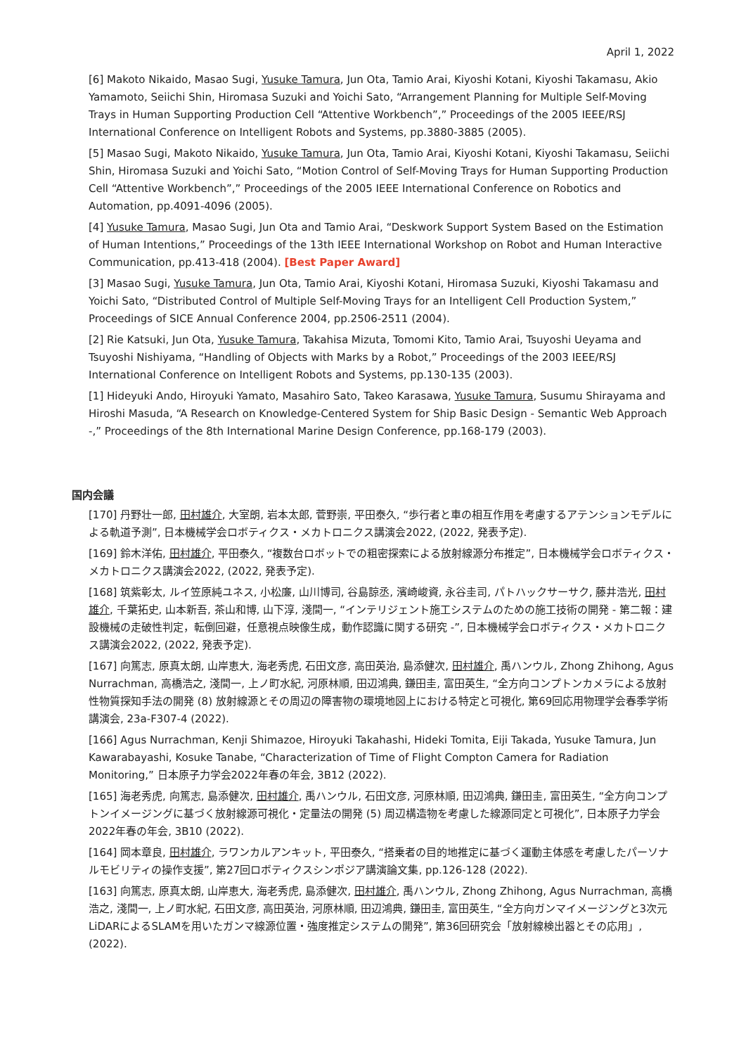April 1, 2022
[6] Makoto Nikaido, Masao Sugi, Yusuke Tamura, Jun Ota, Tamio Arai, Kiyoshi Kotani, Kiyoshi Takamasu, Akio Yamamoto, Seiichi Shin, Hiromasa Suzuki and Yoichi Sato, “Arrangement Planning for Multiple Self-Moving Trays in Human Supporting Production Cell “Attentive Workbench”,” Proceedings of the 2005 IEEE/RSJ International Conference on Intelligent Robots and Systems, pp.3880-3885 (2005).
[5] Masao Sugi, Makoto Nikaido, Yusuke Tamura, Jun Ota, Tamio Arai, Kiyoshi Kotani, Kiyoshi Takamasu, Seiichi Shin, Hiromasa Suzuki and Yoichi Sato, “Motion Control of Self-Moving Trays for Human Supporting Production Cell “Attentive Workbench”,” Proceedings of the 2005 IEEE International Conference on Robotics and Automation, pp.4091-4096 (2005).
[4] Yusuke Tamura, Masao Sugi, Jun Ota and Tamio Arai, “Deskwork Support System Based on the Estimation of Human Intentions,” Proceedings of the 13th IEEE International Workshop on Robot and Human Interactive Communication, pp.413-418 (2004). [Best Paper Award]
[3] Masao Sugi, Yusuke Tamura, Jun Ota, Tamio Arai, Kiyoshi Kotani, Hiromasa Suzuki, Kiyoshi Takamasu and Yoichi Sato, “Distributed Control of Multiple Self-Moving Trays for an Intelligent Cell Production System,” Proceedings of SICE Annual Conference 2004, pp.2506-2511 (2004).
[2] Rie Katsuki, Jun Ota, Yusuke Tamura, Takahisa Mizuta, Tomomi Kito, Tamio Arai, Tsuyoshi Ueyama and Tsuyoshi Nishiyama, “Handling of Objects with Marks by a Robot,” Proceedings of the 2003 IEEE/RSJ International Conference on Intelligent Robots and Systems, pp.130-135 (2003).
[1] Hideyuki Ando, Hiroyuki Yamato, Masahiro Sato, Takeo Karasawa, Yusuke Tamura, Susumu Shirayama and Hiroshi Masuda, “A Research on Knowledge-Centered System for Ship Basic Design - Semantic Web Approach -,” Proceedings of the 8th International Marine Design Conference, pp.168-179 (2003).
国内会議
[170] 丹野壮一郎, 田村雄介, 大室朗, 岩本太郎, 菅野崇, 平田泰久, “歩行者と車の相互作用を考慮するアテンションモデルによる軌道予測”, 日本機械学会ロボティクス・メカトロニクス講演会2022, (2022, 発表予定).
[169] 鈴木洋佑, 田村雄介, 平田泰久, “複数台ロボットでの粗密探索による放射線源分布推定”, 日本機械学会ロボティクス・メカトロニクス講演会2022, (2022, 発表予定).
[168] 筑紫彰太, ルイ笠原純ユネス, 小松廉, 山川博司, 谷島諒丞, 濱崎峻資, 永谷圭司, パトハックサーサク, 藤井浩光, 田村雄介, 千葉拓史, 山本新吾, 茶山和博, 山下淳, 淺間一, “インテリジェント施工システムのための施工技術の開発 - 第二報：建設機械の走破性判定，転倒回避，任意視点映像生成，動作認識に関する研究 -”, 日本機械学会ロボティクス・メカトロニクス講演会2022, (2022, 発表予定).
[167] 向篤志, 原真太朗, 山岸恵大, 海老秀虎, 石田文彦, 高田英治, 島添健次, 田村雄介, 禹ハンウル, Zhong Zhihong, Agus Nurrachman, 高橋浩之, 淺間一, 上ノ町水紀, 河原林順, 田辺鴻典, 鎌田圭, 富田英生, “全方向コンプトンカメラによる放射性物質探知手法の開発 (8) 放射線源とその周辺の障害物の環境地図上における特定と可視化, 第69回応用物理学会春季学術講演会, 23a-F307-4 (2022).
[166] Agus Nurrachman, Kenji Shimazoe, Hiroyuki Takahashi, Hideki Tomita, Eiji Takada, Yusuke Tamura, Jun Kawarabayashi, Kosuke Tanabe, “Characterization of Time of Flight Compton Camera for Radiation Monitoring,” 日本原子力学会2022年春の年会, 3B12 (2022).
[165] 海老秀虎, 向篤志, 島添健次, 田村雄介, 禹ハンウル, 石田文彦, 河原林順, 田辺鴻典, 鎌田圭, 富田英生, “全方向コンプトンイメージングに基づく放射線源可視化・定量法の開発 (5) 周辺構造物を考慮した線源同定と可視化”, 日本原子力学会2022年春の年会, 3B10 (2022).
[164] 岡本章良, 田村雄介, ラワンカルアンキット, 平田泰久, “搭乗者の目的地推定に基づく運動主体感を考慮したパーソナルモビリティの操作支援”, 第27回ロボティクスシンポジア講演論文集, pp.126-128 (2022).
[163] 向篤志, 原真太朗, 山岸恵大, 海老秀虎, 島添健次, 田村雄介, 禹ハンウル, Zhong Zhihong, Agus Nurrachman, 高橋浩之, 淺間一, 上ノ町水紀, 石田文彦, 高田英治, 河原林順, 田辺鴻典, 鎌田圭, 富田英生, “全方向ガンマイメージングと3次元LiDARによるSLAMを用いたガンマ線源位置・強度推定システムの開発”, 第36回研究会「放射線検出器とその応用」, (2022).